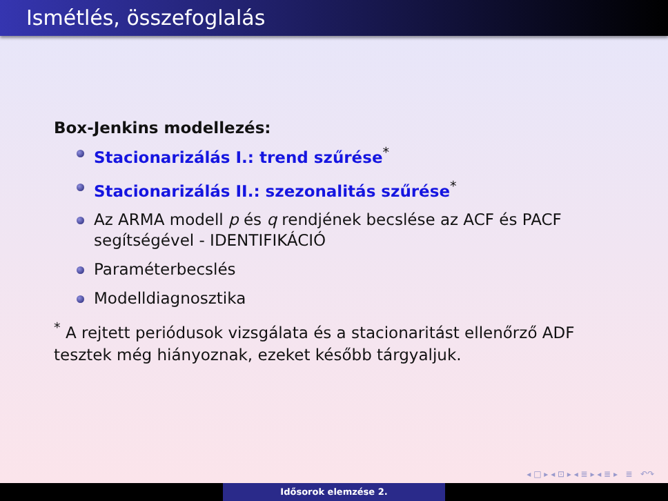Ismétlés, összefoglalás
Box-Jenkins modellezés:
Stacionarizálás I.: trend szűrése<sup>*</sup>
Stacionarizálás II.: szezonalitás szűrése<sup>*</sup>
Az ARMA modell p és q rendjének becslése az ACF és PACF segítségével - IDENTIFIKÁCIÓ
Paraméterbecslés
Modelldiagnosztika
<sup>*</sup> A rejtett periódusok vizsgálata és a stacionaritást ellenőrző ADF tesztek még hiányoznak, ezeket később tárgyaljuk.
◂ □ ▸ ◂ ⊡ ▸ ◂ ≣ ▸ ◂ ≣ ▸ ≣ ↶↷
Idősorok elemzése 2.